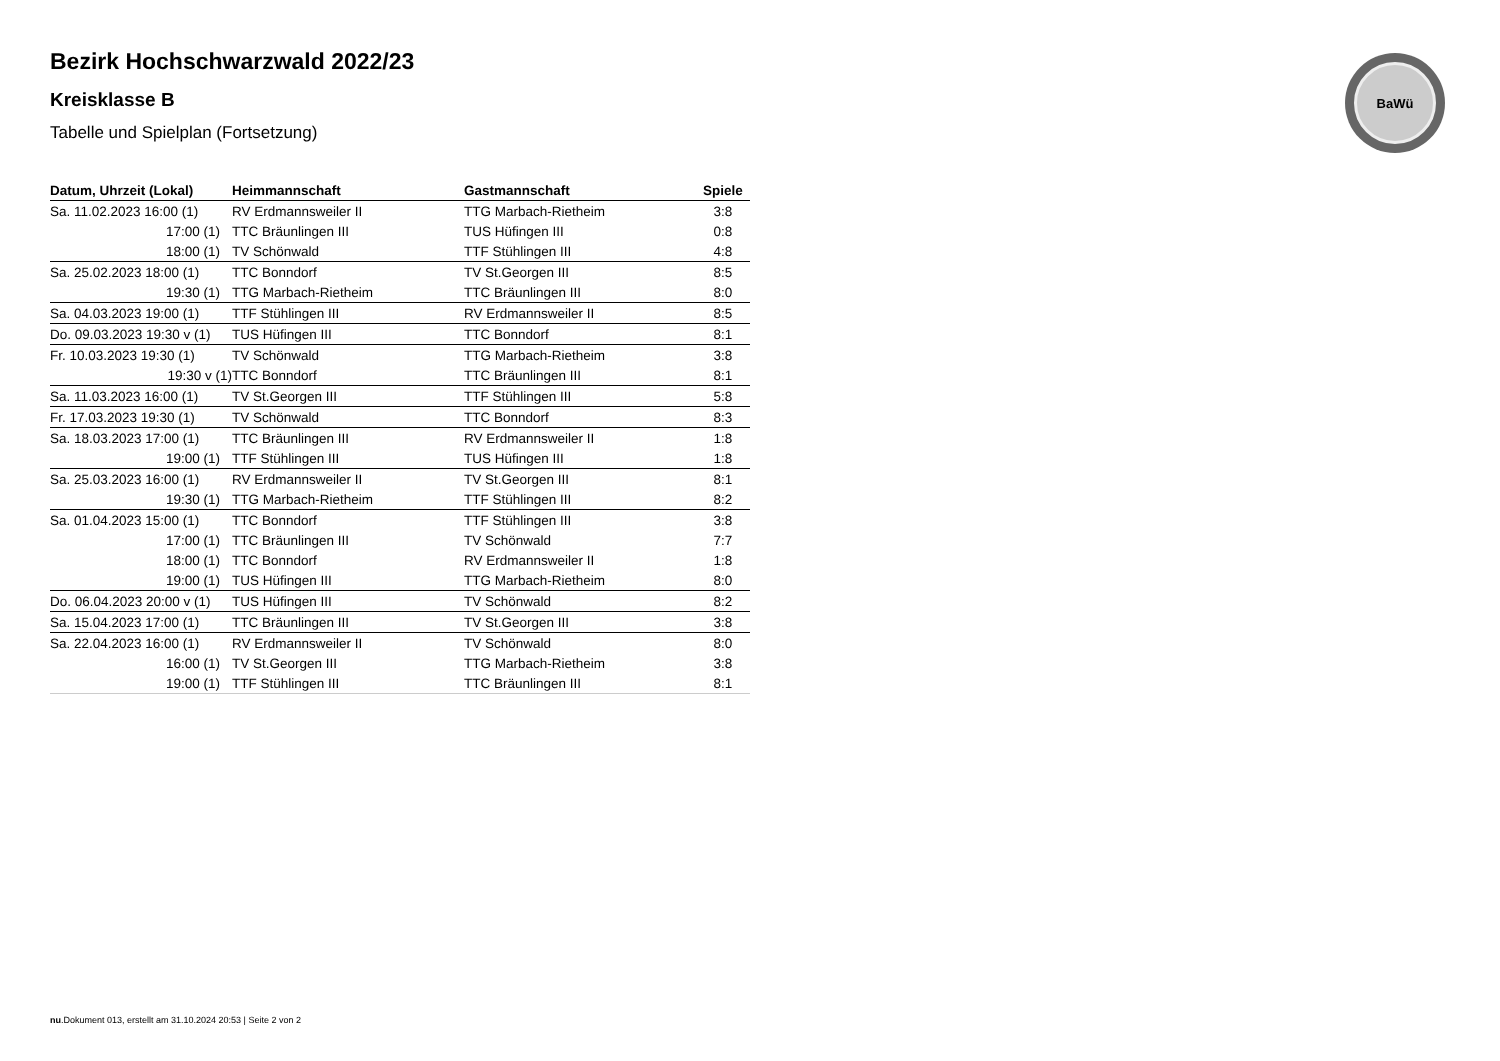BaWü
Bezirk Hochschwarzwald 2022/23
Kreisklasse B
Tabelle und Spielplan (Fortsetzung)
| Datum, Uhrzeit (Lokal) | Heimmannschaft | Gastmannschaft | Spiele |
| --- | --- | --- | --- |
| Sa. 11.02.2023 16:00 (1) | RV Erdmannsweiler II | TTG Marbach-Rietheim | 3:8 |
| 17:00 (1) | TTC Bräunlingen III | TUS Hüfingen III | 0:8 |
| 18:00 (1) | TV Schönwald | TTF Stühlingen III | 4:8 |
| Sa. 25.02.2023 18:00 (1) | TTC Bonndorf | TV St.Georgen III | 8:5 |
| 19:30 (1) | TTG Marbach-Rietheim | TTC Bräunlingen III | 8:0 |
| Sa. 04.03.2023 19:00 (1) | TTF Stühlingen III | RV Erdmannsweiler II | 8:5 |
| Do. 09.03.2023 19:30 v (1) | TUS Hüfingen III | TTC Bonndorf | 8:1 |
| Fr. 10.03.2023 19:30 (1) | TV Schönwald | TTG Marbach-Rietheim | 3:8 |
| 19:30 v (1) | TTC Bonndorf | TTC Bräunlingen III | 8:1 |
| Sa. 11.03.2023 16:00 (1) | TV St.Georgen III | TTF Stühlingen III | 5:8 |
| Fr. 17.03.2023 19:30 (1) | TV Schönwald | TTC Bonndorf | 8:3 |
| Sa. 18.03.2023 17:00 (1) | TTC Bräunlingen III | RV Erdmannsweiler II | 1:8 |
| 19:00 (1) | TTF Stühlingen III | TUS Hüfingen III | 1:8 |
| Sa. 25.03.2023 16:00 (1) | RV Erdmannsweiler II | TV St.Georgen III | 8:1 |
| 19:30 (1) | TTG Marbach-Rietheim | TTF Stühlingen III | 8:2 |
| Sa. 01.04.2023 15:00 (1) | TTC Bonndorf | TTF Stühlingen III | 3:8 |
| 17:00 (1) | TTC Bräunlingen III | TV Schönwald | 7:7 |
| 18:00 (1) | TTC Bonndorf | RV Erdmannsweiler II | 1:8 |
| 19:00 (1) | TUS Hüfingen III | TTG Marbach-Rietheim | 8:0 |
| Do. 06.04.2023 20:00 v (1) | TUS Hüfingen III | TV Schönwald | 8:2 |
| Sa. 15.04.2023 17:00 (1) | TTC Bräunlingen III | TV St.Georgen III | 3:8 |
| Sa. 22.04.2023 16:00 (1) | RV Erdmannsweiler II | TV Schönwald | 8:0 |
| 16:00 (1) | TV St.Georgen III | TTG Marbach-Rietheim | 3:8 |
| 19:00 (1) | TTF Stühlingen III | TTC Bräunlingen III | 8:1 |
nu.Dokument 013, erstellt am 31.10.2024 20:53 | Seite 2 von 2